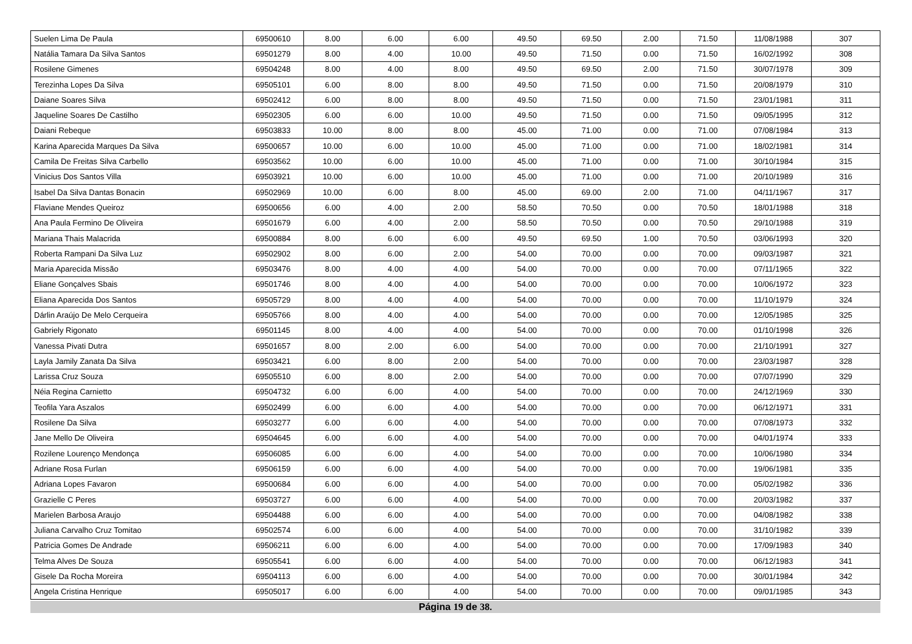| Suelen Lima De Paula | 69500610 | 8.00 | 6.00 | 6.00 | 49.50 | 69.50 | 2.00 | 71.50 | 11/08/1988 | 307 |
| Natália Tamara Da Silva Santos | 69501279 | 8.00 | 4.00 | 10.00 | 49.50 | 71.50 | 0.00 | 71.50 | 16/02/1992 | 308 |
| Rosilene Gimenes | 69504248 | 8.00 | 4.00 | 8.00 | 49.50 | 69.50 | 2.00 | 71.50 | 30/07/1978 | 309 |
| Terezinha Lopes Da Silva | 69505101 | 6.00 | 8.00 | 8.00 | 49.50 | 71.50 | 0.00 | 71.50 | 20/08/1979 | 310 |
| Daiane Soares Silva | 69502412 | 6.00 | 8.00 | 8.00 | 49.50 | 71.50 | 0.00 | 71.50 | 23/01/1981 | 311 |
| Jaqueline Soares De Castilho | 69502305 | 6.00 | 6.00 | 10.00 | 49.50 | 71.50 | 0.00 | 71.50 | 09/05/1995 | 312 |
| Daiani Rebeque | 69503833 | 10.00 | 8.00 | 8.00 | 45.00 | 71.00 | 0.00 | 71.00 | 07/08/1984 | 313 |
| Karina Aparecida Marques Da Silva | 69500657 | 10.00 | 6.00 | 10.00 | 45.00 | 71.00 | 0.00 | 71.00 | 18/02/1981 | 314 |
| Camila De Freitas Silva Carbello | 69503562 | 10.00 | 6.00 | 10.00 | 45.00 | 71.00 | 0.00 | 71.00 | 30/10/1984 | 315 |
| Vinicius Dos Santos Villa | 69503921 | 10.00 | 6.00 | 10.00 | 45.00 | 71.00 | 0.00 | 71.00 | 20/10/1989 | 316 |
| Isabel Da Silva Dantas Bonacin | 69502969 | 10.00 | 6.00 | 8.00 | 45.00 | 69.00 | 2.00 | 71.00 | 04/11/1967 | 317 |
| Flaviane Mendes Queiroz | 69500656 | 6.00 | 4.00 | 2.00 | 58.50 | 70.50 | 0.00 | 70.50 | 18/01/1988 | 318 |
| Ana Paula Fermino De Oliveira | 69501679 | 6.00 | 4.00 | 2.00 | 58.50 | 70.50 | 0.00 | 70.50 | 29/10/1988 | 319 |
| Mariana Thais Malacrida | 69500884 | 8.00 | 6.00 | 6.00 | 49.50 | 69.50 | 1.00 | 70.50 | 03/06/1993 | 320 |
| Roberta Rampani Da Silva Luz | 69502902 | 8.00 | 6.00 | 2.00 | 54.00 | 70.00 | 0.00 | 70.00 | 09/03/1987 | 321 |
| Maria Aparecida Missão | 69503476 | 8.00 | 4.00 | 4.00 | 54.00 | 70.00 | 0.00 | 70.00 | 07/11/1965 | 322 |
| Eliane Gonçalves Sbais | 69501746 | 8.00 | 4.00 | 4.00 | 54.00 | 70.00 | 0.00 | 70.00 | 10/06/1972 | 323 |
| Eliana Aparecida Dos Santos | 69505729 | 8.00 | 4.00 | 4.00 | 54.00 | 70.00 | 0.00 | 70.00 | 11/10/1979 | 324 |
| Dárlin Araújo De Melo Cerqueira | 69505766 | 8.00 | 4.00 | 4.00 | 54.00 | 70.00 | 0.00 | 70.00 | 12/05/1985 | 325 |
| Gabriely Rigonato | 69501145 | 8.00 | 4.00 | 4.00 | 54.00 | 70.00 | 0.00 | 70.00 | 01/10/1998 | 326 |
| Vanessa Pivati Dutra | 69501657 | 8.00 | 2.00 | 6.00 | 54.00 | 70.00 | 0.00 | 70.00 | 21/10/1991 | 327 |
| Layla Jamily Zanata Da Silva | 69503421 | 6.00 | 8.00 | 2.00 | 54.00 | 70.00 | 0.00 | 70.00 | 23/03/1987 | 328 |
| Larissa Cruz Souza | 69505510 | 6.00 | 8.00 | 2.00 | 54.00 | 70.00 | 0.00 | 70.00 | 07/07/1990 | 329 |
| Néia Regina Carnietto | 69504732 | 6.00 | 6.00 | 4.00 | 54.00 | 70.00 | 0.00 | 70.00 | 24/12/1969 | 330 |
| Teofila Yara Aszalos | 69502499 | 6.00 | 6.00 | 4.00 | 54.00 | 70.00 | 0.00 | 70.00 | 06/12/1971 | 331 |
| Rosilene Da Silva | 69503277 | 6.00 | 6.00 | 4.00 | 54.00 | 70.00 | 0.00 | 70.00 | 07/08/1973 | 332 |
| Jane Mello De Oliveira | 69504645 | 6.00 | 6.00 | 4.00 | 54.00 | 70.00 | 0.00 | 70.00 | 04/01/1974 | 333 |
| Rozilene Lourenço Mendonça | 69506085 | 6.00 | 6.00 | 4.00 | 54.00 | 70.00 | 0.00 | 70.00 | 10/06/1980 | 334 |
| Adriane Rosa Furlan | 69506159 | 6.00 | 6.00 | 4.00 | 54.00 | 70.00 | 0.00 | 70.00 | 19/06/1981 | 335 |
| Adriana Lopes Favaron | 69500684 | 6.00 | 6.00 | 4.00 | 54.00 | 70.00 | 0.00 | 70.00 | 05/02/1982 | 336 |
| Grazielle C Peres | 69503727 | 6.00 | 6.00 | 4.00 | 54.00 | 70.00 | 0.00 | 70.00 | 20/03/1982 | 337 |
| Marielen Barbosa Araujo | 69504488 | 6.00 | 6.00 | 4.00 | 54.00 | 70.00 | 0.00 | 70.00 | 04/08/1982 | 338 |
| Juliana Carvalho Cruz Tomitao | 69502574 | 6.00 | 6.00 | 4.00 | 54.00 | 70.00 | 0.00 | 70.00 | 31/10/1982 | 339 |
| Patricia Gomes De Andrade | 69506211 | 6.00 | 6.00 | 4.00 | 54.00 | 70.00 | 0.00 | 70.00 | 17/09/1983 | 340 |
| Telma Alves De Souza | 69505541 | 6.00 | 6.00 | 4.00 | 54.00 | 70.00 | 0.00 | 70.00 | 06/12/1983 | 341 |
| Gisele Da Rocha Moreira | 69504113 | 6.00 | 6.00 | 4.00 | 54.00 | 70.00 | 0.00 | 70.00 | 30/01/1984 | 342 |
| Angela Cristina Henrique | 69505017 | 6.00 | 6.00 | 4.00 | 54.00 | 70.00 | 0.00 | 70.00 | 09/01/1985 | 343 |
Página 19 de 38.